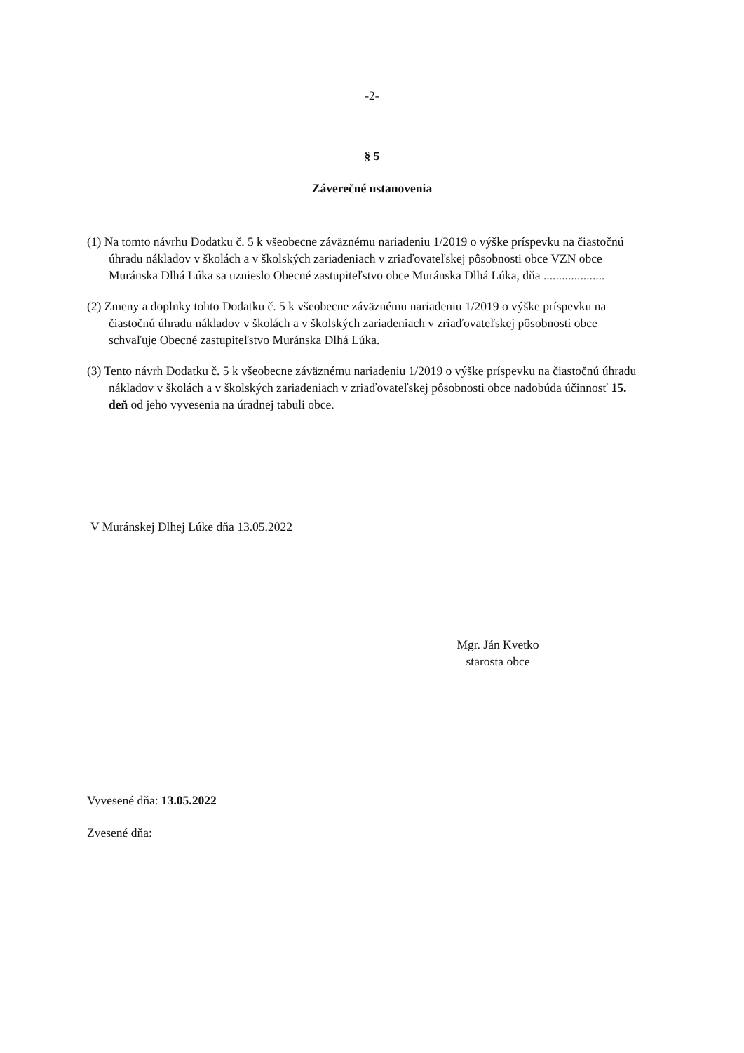-2-
§ 5
Záverečné ustanovenia
(1) Na tomto návrhu Dodatku č. 5 k všeobecne záväznému nariadeniu 1/2019 o výške príspevku na čiastočnú úhradu nákladov v školách a v školských zariadeniach v zriaďovateľskej pôsobnosti obce VZN obce Muránska Dlhá Lúka sa uznieslo Obecné zastupiteľstvo obce Muránska Dlhá Lúka, dňa ....................
(2) Zmeny a doplnky tohto Dodatku č. 5 k všeobecne záväznému nariadeniu 1/2019 o výške príspevku na čiastočnú úhradu nákladov v školách a v školských zariadeniach v zriaďovateľskej pôsobnosti obce schvaľuje Obecné zastupiteľstvo Muránska Dlhá Lúka.
(3) Tento návrh Dodatku č. 5 k všeobecne záväznému nariadeniu 1/2019 o výške príspevku na čiastočnú úhradu nákladov v školách a v školských zariadeniach v zriaďovateľskej pôsobnosti obce nadobúda účinnosť 15. deň od jeho vyvesenia na úradnej tabuli obce.
V Muránskej Dlhej Lúke dňa 13.05.2022
Mgr. Ján Kvetko
starosta obce
Vyvesené dňa: 13.05.2022
Zvesené dňa: